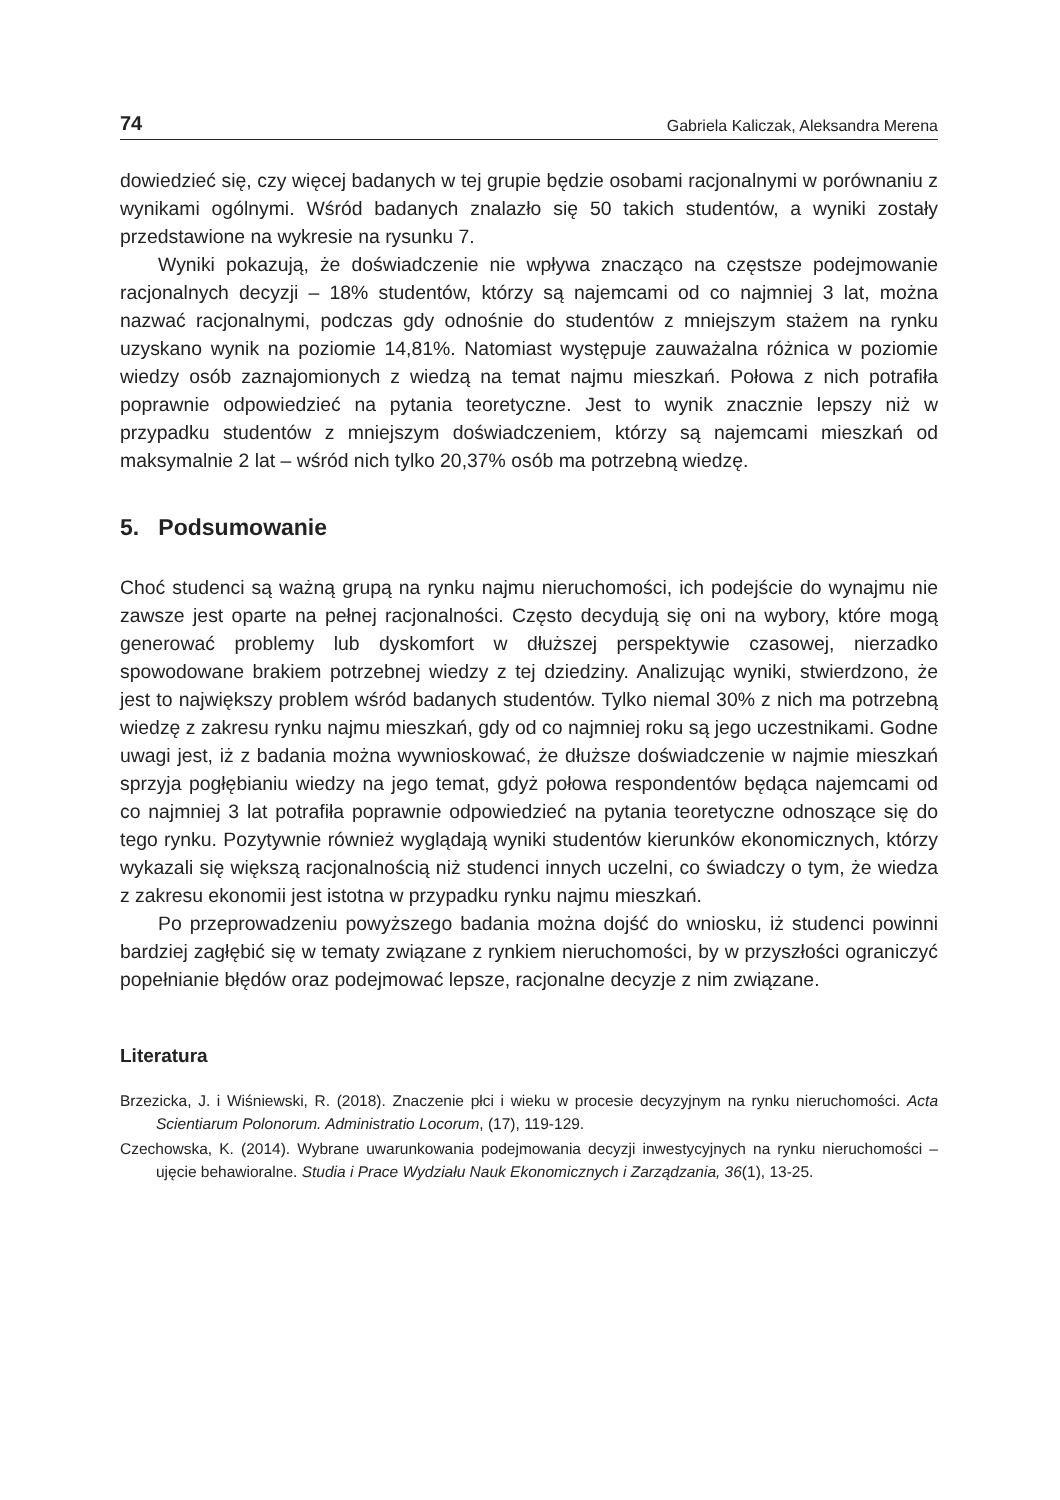74 Gabriela Kaliczak, Aleksandra Merena
dowiedzieć się, czy więcej badanych w tej grupie będzie osobami racjonalnymi w porównaniu z wynikami ogólnymi. Wśród badanych znalazło się 50 takich studentów, a wyniki zostały przedstawione na wykresie na rysunku 7.
Wyniki pokazują, że doświadczenie nie wpływa znacząco na częstsze podejmowanie racjonalnych decyzji – 18% studentów, którzy są najemcami od co najmniej 3 lat, można nazwać racjonalnymi, podczas gdy odnośnie do studentów z mniejszym stażem na rynku uzyskano wynik na poziomie 14,81%. Natomiast występuje zauważalna różnica w poziomie wiedzy osób zaznajomionych z wiedzą na temat najmu mieszkań. Połowa z nich potrafiła poprawnie odpowiedzieć na pytania teoretyczne. Jest to wynik znacznie lepszy niż w przypadku studentów z mniejszym doświadczeniem, którzy są najemcami mieszkań od maksymalnie 2 lat – wśród nich tylko 20,37% osób ma potrzebną wiedzę.
5. Podsumowanie
Choć studenci są ważną grupą na rynku najmu nieruchomości, ich podejście do wynajmu nie zawsze jest oparte na pełnej racjonalności. Często decydują się oni na wybory, które mogą generować problemy lub dyskomfort w dłuższej perspektywie czasowej, nierzadko spowodowane brakiem potrzebnej wiedzy z tej dziedziny. Analizując wyniki, stwierdzono, że jest to największy problem wśród badanych studentów. Tylko niemal 30% z nich ma potrzebną wiedzę z zakresu rynku najmu mieszkań, gdy od co najmniej roku są jego uczestnikami. Godne uwagi jest, iż z badania można wywnioskować, że dłuższe doświadczenie w najmie mieszkań sprzyja pogłębianiu wiedzy na jego temat, gdyż połowa respondentów będąca najemcami od co najmniej 3 lat potrafiła poprawnie odpowiedzieć na pytania teoretyczne odnoszące się do tego rynku. Pozytywnie również wyglądają wyniki studentów kierunków ekonomicznych, którzy wykazali się większą racjonalnością niż studenci innych uczelni, co świadczy o tym, że wiedza z zakresu ekonomii jest istotna w przypadku rynku najmu mieszkań.
Po przeprowadzeniu powyższego badania można dojść do wniosku, iż studenci powinni bardziej zagłębić się w tematy związane z rynkiem nieruchomości, by w przyszłości ograniczyć popełnianie błędów oraz podejmować lepsze, racjonalne decyzje z nim związane.
Literatura
Brzezicka, J. i Wiśniewski, R. (2018). Znaczenie płci i wieku w procesie decyzyjnym na rynku nieruchomości. Acta Scientiarum Polonorum. Administratio Locorum, (17), 119-129.
Czechowska, K. (2014). Wybrane uwarunkowania podejmowania decyzji inwestycyjnych na rynku nieruchomości – ujęcie behawioralne. Studia i Prace Wydziału Nauk Ekonomicznych i Zarządzania, 36(1), 13-25.